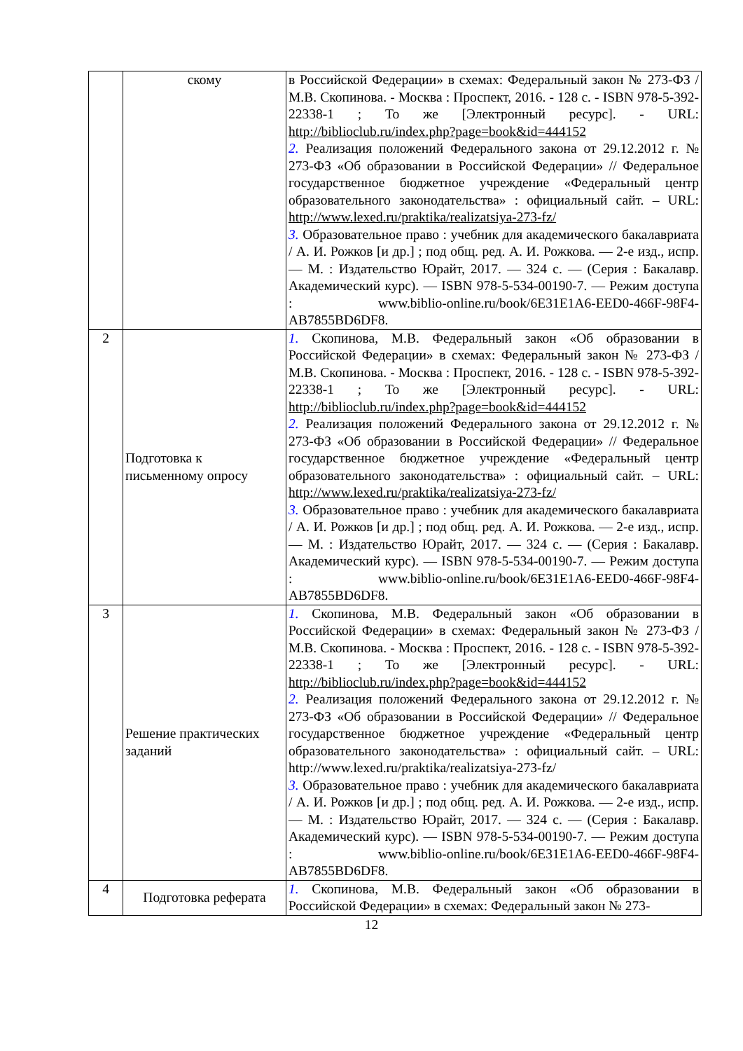| | скому | в Российской Федерации» в схемах: Федеральный закон № 273-ФЗ / М.В. Скопинова. - Москва : Проспект, 2016. - 128 с. - ISBN 978-5-392-22338-1 ; То же [Электронный ресурс]. - URL: http://biblioclub.ru/index.php?page=book&id=444152 2. Реализация положений Федерального закона от 29.12.2012 г. № 273-ФЗ «Об образовании в Российской Федерации» // Федеральное государственное бюджетное учреждение «Федеральный центр образовательного законодательства» : официальный сайт. – URL: http://www.lexed.ru/praktika/realizatsiya-273-fz/ 3. Образовательное право : учебник для академического бакалавриата / А. И. Рожков [и др.] ; под общ. ред. А. И. Рожкова. — 2-е изд., испр. — М. : Издательство Юрайт, 2017. — 324 с. — (Серия : Бакалавр. Академический курс). — ISBN 978-5-534-00190-7. — Режим доступа : www.biblio-online.ru/book/6E31E1A6-EED0-466F-98F4-AB7855BD6DF8. |
| 2 | Подготовка к письменному опросу | 1. Скопинова, М.В. Федеральный закон «Об образовании в Российской Федерации» в схемах: Федеральный закон № 273-ФЗ / М.В. Скопинова. - Москва : Проспект, 2016. - 128 с. - ISBN 978-5-392-22338-1 ; То же [Электронный ресурс]. - URL: http://biblioclub.ru/index.php?page=book&id=444152 2. Реализация положений Федерального закона от 29.12.2012 г. № 273-ФЗ «Об образовании в Российской Федерации» // Федеральное государственное бюджетное учреждение «Федеральный центр образовательного законодательства» : официальный сайт. – URL: http://www.lexed.ru/praktika/realizatsiya-273-fz/ 3. Образовательное право : учебник для академического бакалавриата / А. И. Рожков [и др.] ; под общ. ред. А. И. Рожкова. — 2-е изд., испр. — М. : Издательство Юрайт, 2017. — 324 с. — (Серия : Бакалавр. Академический курс). — ISBN 978-5-534-00190-7. — Режим доступа : www.biblio-online.ru/book/6E31E1A6-EED0-466F-98F4-AB7855BD6DF8. |
| 3 | Решение практических заданий | 1. Скопинова, М.В. Федеральный закон «Об образовании в Российской Федерации» в схемах: Федеральный закон № 273-ФЗ / М.В. Скопинова. - Москва : Проспект, 2016. - 128 с. - ISBN 978-5-392-22338-1 ; То же [Электронный ресурс]. - URL: http://biblioclub.ru/index.php?page=book&id=444152 2. Реализация положений Федерального закона от 29.12.2012 г. № 273-ФЗ «Об образовании в Российской Федерации» // Федеральное государственное бюджетное учреждение «Федеральный центр образовательного законодательства» : официальный сайт. – URL: http://www.lexed.ru/praktika/realizatsiya-273-fz/ 3. Образовательное право : учебник для академического бакалавриата / А. И. Рожков [и др.] ; под общ. ред. А. И. Рожкова. — 2-е изд., испр. — М. : Издательство Юрайт, 2017. — 324 с. — (Серия : Бакалавр. Академический курс). — ISBN 978-5-534-00190-7. — Режим доступа : www.biblio-online.ru/book/6E31E1A6-EED0-466F-98F4-AB7855BD6DF8. |
| 4 | Подготовка реферата | 1. Скопинова, М.В. Федеральный закон «Об образовании в Российской Федерации» в схемах: Федеральный закон № 273- |
12